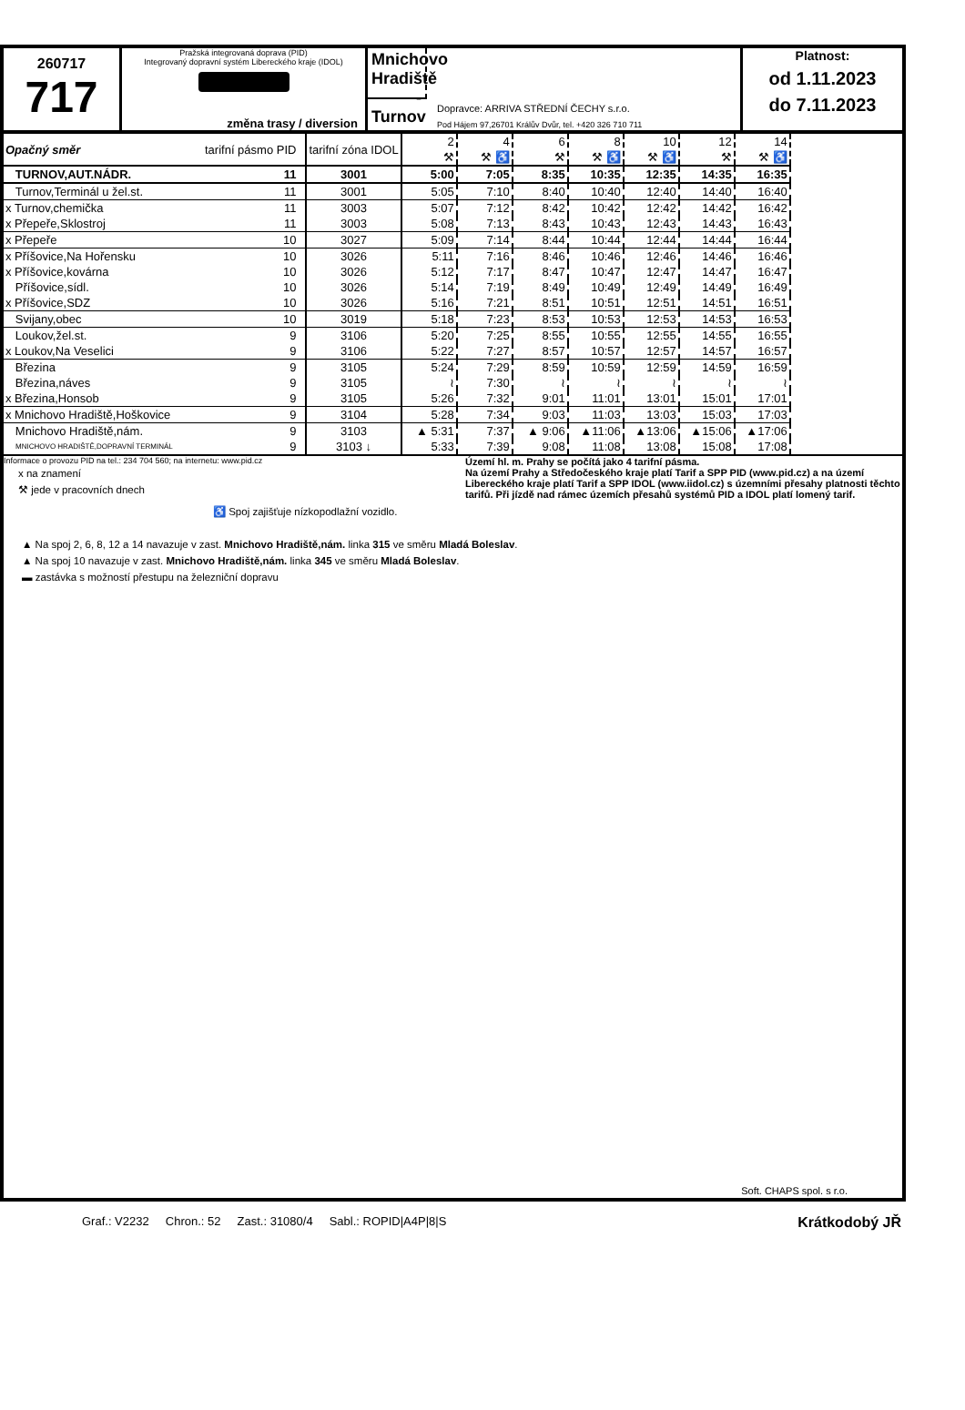260717
717
Pražská integrovaná doprava (PID)
Integrovaný dopravní systém Libereckého kraje (IDOL)
změna trasy / diversion
Mnichovo Hradiště - Turnov
Dopravce: ARRIVA STŘEDNÍ ČECHY s.r.o.
Pod Hájem 97,26701 Králův Dvůr, tel. +420 326 710 711
Platnost:
od 1.11.2023
do 7.11.2023
| Opačný směr | tarifní pásmo PID | tarifní zóna IDOL | 2 ⚒ | 4 ⚒ ♿ | 6 ⚒ | 8 ⚒ ♿ | 10 ⚒ ♿ | 12 ⚒ | 14 ⚒ ♿ |
| --- | --- | --- | --- | --- | --- | --- | --- | --- | --- |
| TURNOV,AUT.NÁDR. | 11 | 3001 | 5:00 | 7:05 | 8:35 | 10:35 | 12:35 | 14:35 | 16:35 |
| Turnov,Terminál u žel.st. | 11 | 3001 | 5:05 | 7:10 | 8:40 | 10:40 | 12:40 | 14:40 | 16:40 |
| x Turnov,chemička | 11 | 3003 | 5:07 | 7:12 | 8:42 | 10:42 | 12:42 | 14:42 | 16:42 |
| x Přepeře,Sklostroj | 11 | 3003 | 5:08 | 7:13 | 8:43 | 10:43 | 12:43 | 14:43 | 16:43 |
| x Přepeře | 10 | 3027 | 5:09 | 7:14 | 8:44 | 10:44 | 12:44 | 14:44 | 16:44 |
| x Příšovice,Na Hořensku | 10 | 3026 | 5:11 | 7:16 | 8:46 | 10:46 | 12:46 | 14:46 | 16:46 |
| x Příšovice,kovárna | 10 | 3026 | 5:12 | 7:17 | 8:47 | 10:47 | 12:47 | 14:47 | 16:47 |
| Příšovice,sídl. | 10 | 3026 | 5:14 | 7:19 | 8:49 | 10:49 | 12:49 | 14:49 | 16:49 |
| x Příšovice,SDZ | 10 | 3026 | 5:16 | 7:21 | 8:51 | 10:51 | 12:51 | 14:51 | 16:51 |
| Svijany,obec | 10 | 3019 | 5:18 | 7:23 | 8:53 | 10:53 | 12:53 | 14:53 | 16:53 |
| Loukov,žel.st. | 9 | 3106 | 5:20 | 7:25 | 8:55 | 10:55 | 12:55 | 14:55 | 16:55 |
| x Loukov,Na Veselici | 9 | 3106 | 5:22 | 7:27 | 8:57 | 10:57 | 12:57 | 14:57 | 16:57 |
| Březina | 9 | 3105 | 5:24 | 7:29 | 8:59 | 10:59 | 12:59 | 14:59 | 16:59 |
| Březina,náves | 9 | 3105 | ≀ | 7:30 | ≀ | ≀ | ≀ | ≀ | ≀ |
| x Březina,Honsob | 9 | 3105 | 5:26 | 7:32 | 9:01 | 11:01 | 13:01 | 15:01 | 17:01 |
| x Mnichovo Hradiště,Hoškovice | 9 | 3104 | 5:28 | 7:34 | 9:03 | 11:03 | 13:03 | 15:03 | 17:03 |
| Mnichovo Hradiště,nám. | 9 | 3103 | ▲ 5:31 | 7:37 | ▲ 9:06 | ▲11:06 | ▲13:06 | ▲15:06 | ▲17:06 |
| MNICHOVO HRADIŠTĚ,DOPRAVNÍ TERMINÁL | 9 | 3103 ↓ | 5:33 | 7:39 | 9:08 | 11:08 | 13:08 | 15:08 | 17:08 |
Informace o provozu PID na tel.: 234 704 560; na internetu: www.pid.cz
x na znamení
⚒ jede v pracovních dnech
Území hl. m. Prahy se počítá jako 4 tarifní pásma.
Na území Prahy a Středočeského kraje platí Tarif a SPP PID (www.pid.cz) a na území Libereckého kraje platí Tarif a SPP IDOL (www.iidol.cz) s územními přesahy platnosti těchto tarifů. Při jízdě nad rámec územích přesahů systémů PID a IDOL platí lomený tarif.
♿ Spoj zajišťuje nízkopodlažní vozidlo.
▲ Na spoj 2, 6, 8, 12 a 14 navazuje v zast. Mnichovo Hradiště,nám. linka 315 ve směru Mladá Boleslav.
▲ Na spoj 10 navazuje v zast. Mnichovo Hradiště,nám. linka 345 ve směru Mladá Boleslav.
▬ zastávka s možností přestupu na železniční dopravu
Soft. CHAPS spol. s r.o.
Graf.: V2232 Chron.: 52 Zast.: 31080/4 Sabl.: ROPID|A4P|8|S Krátkodobý JŘ